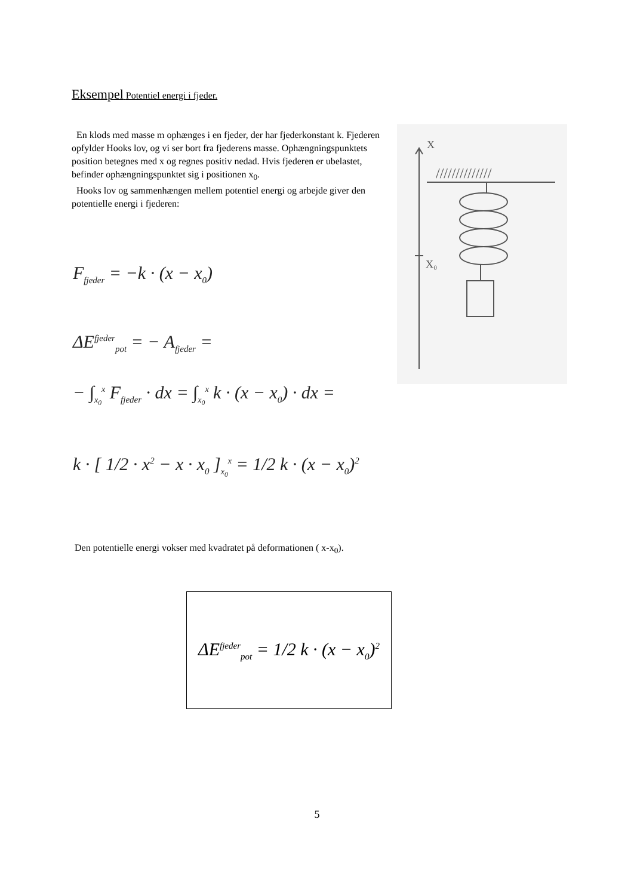Eksempel Potentiel energi i fjeder.
En klods med masse m ophænges i en fjeder, der har fjederkonstant k. Fjederen opfylder Hooks lov, og vi ser bort fra fjederens masse. Ophængningspunktets position betegnes med x og regnes positiv nedad. Hvis fjederen er ubelastet, befinder ophængningspunktet sig i positionen x<sub>0</sub>.
Hooks lov og sammenhængen mellem potentiel energi og arbejde giver den potentielle energi i fjederen:
X
//////////////
X₀
F<sub>fjeder</sub> = −k · (x − x<sub>0</sub>)
ΔE<sup>fjeder</sup><sub>pot</sub> = − A<sub>fjeder</sub> =
− ∫<sub>x<sub>0</sub></sub><sup>x</sup> F<sub>fjeder</sub> · dx = ∫<sub>x<sub>0</sub></sub><sup>x</sup> k · (x − x<sub>0</sub>) · dx =
k · [ 1/2 · x<sup>2</sup> − x · x<sub>0</sub> ]<sub>x<sub>0</sub></sub><sup>x</sup> = 1/2 k · (x − x<sub>0</sub>)<sup>2</sup>
Den potentielle energi vokser med kvadratet på deformationen ( x-x<sub>0</sub>).
ΔE<sup>fjeder</sup><sub>pot</sub> = 1/2 k · (x − x<sub>0</sub>)<sup>2</sup>
5